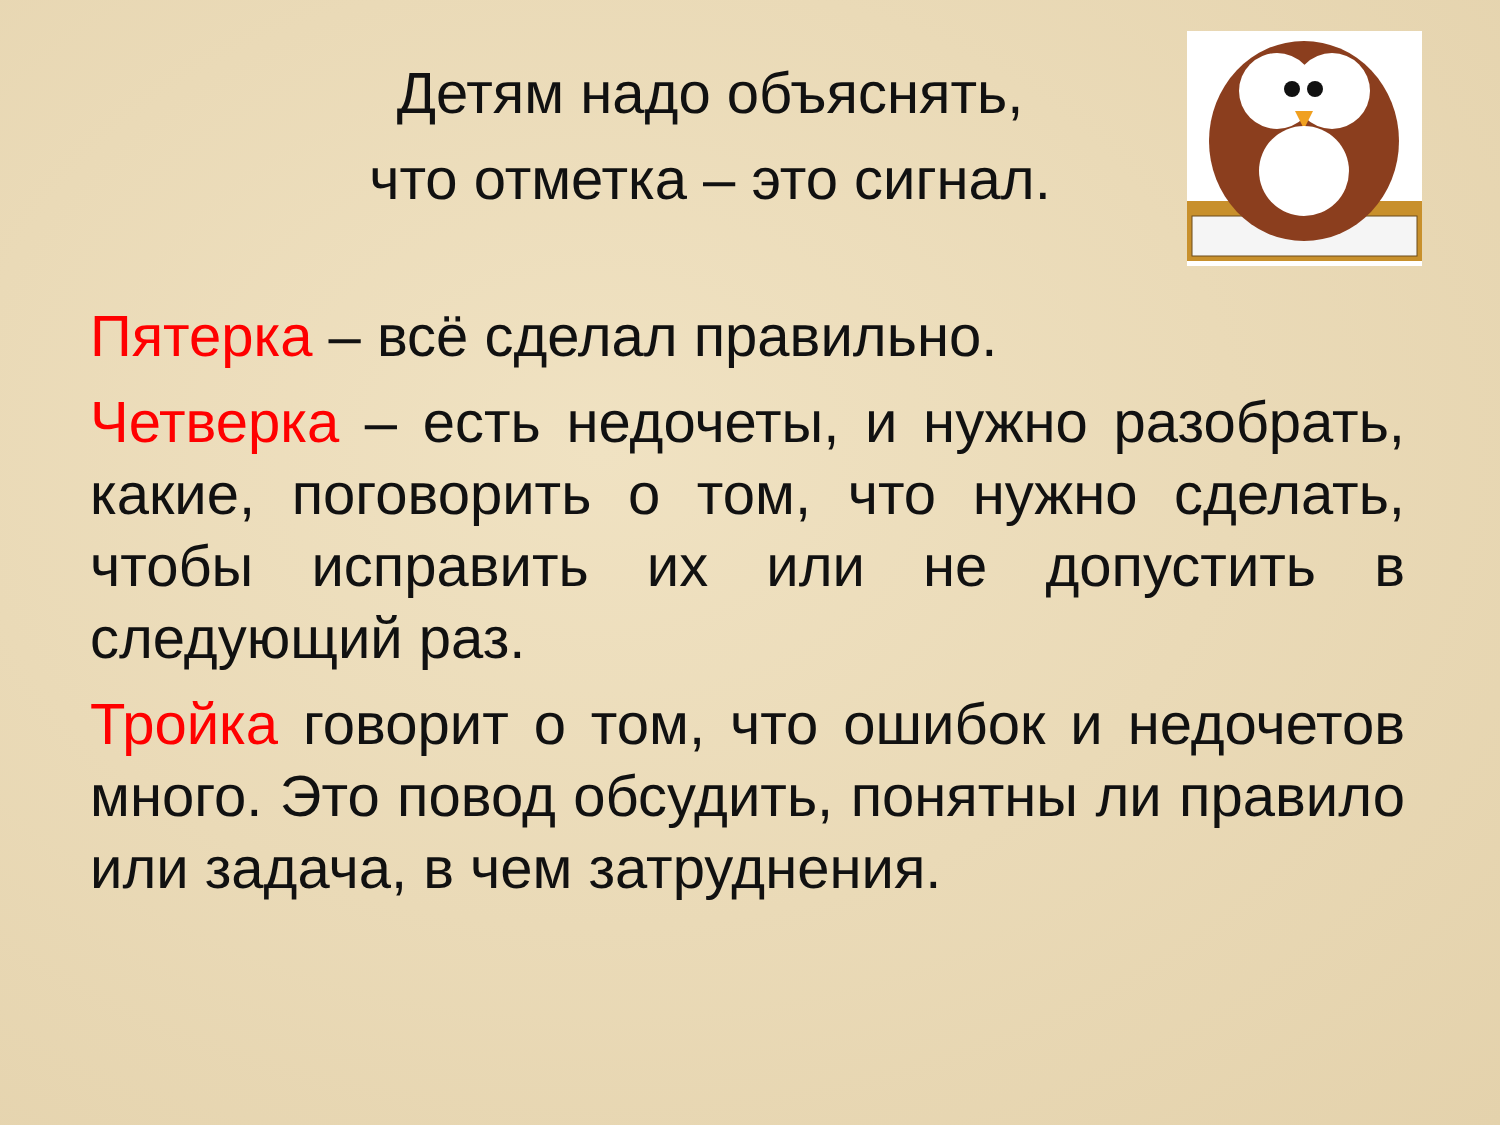Детям надо объяснять,
что отметка – это сигнал.
Пятерка – всё сделал правильно.
Четверка – есть недочеты, и нужно разобрать, какие, поговорить о том, что нужно сделать, чтобы исправить их или не допустить в следующий раз.
Тройка говорит о том, что ошибок и недочетов много. Это повод обсудить, понятны ли правило или задача, в чем затруднения.